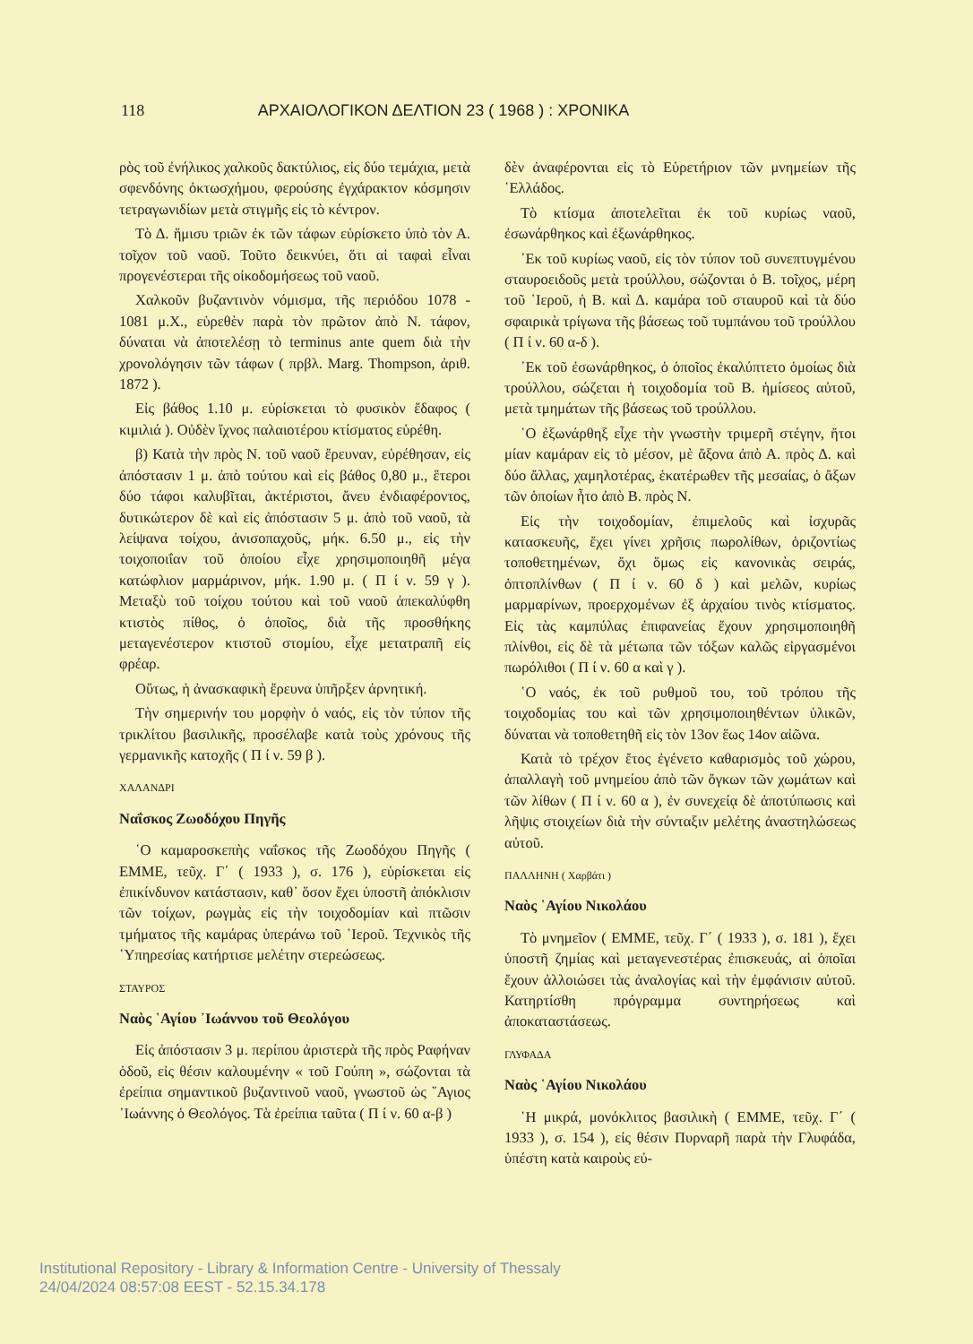118 ΑΡΧΑΙΟΛΟΓΙΚΟΝ ΔΕΛΤΙΟΝ 23 ( 1968 ) : ΧΡΟΝΙΚΑ
ρὸς τοῦ ἐνήλικος χαλκοῦς δακτύλιος, εἰς δύο τεμάχια, μετὰ σφενδόνης ὀκτωσχήμου, φερούσης ἐγχάρακτον κόσμησιν τετραγωνιδίων μετὰ στιγμῆς εἰς τὸ κέντρον.
Τὸ Δ. ἥμισυ τριῶν ἐκ τῶν τάφων εὑρίσκετο ὑπὸ τὸν Α. τοῖχον τοῦ ναοῦ. Τοῦτο δεικνύει, ὅτι αἱ ταφαὶ εἶναι προγενέστεραι τῆς οἰκοδομήσεως τοῦ ναοῦ.
Χαλκοῦν βυζαντινὸν νόμισμα, τῆς περιόδου 1078 - 1081 μ.Χ., εὑρεθὲν παρὰ τὸν πρῶτον ἀπὸ Ν. τάφον, δύναται νὰ ἀποτελέσῃ τὸ terminus ante quem διὰ τὴν χρονολόγησιν τῶν τάφων ( πρβλ. Marg. Thompson, ἀριθ. 1872 ).
Εἰς βάθος 1.10 μ. εὑρίσκεται τὸ φυσικὸν ἔδαφος ( κιμιλιά ). Οὐδὲν ἴχνος παλαιοτέρου κτίσματος εὑρέθη.
β) Κατὰ τὴν πρὸς Ν. τοῦ ναοῦ ἔρευναν, εὑρέθησαν, εἰς ἀπόστασιν 1 μ. ἀπὸ τούτου καὶ εἰς βάθος 0,80 μ., ἕτεροι δύο τάφοι καλυβῖται, ἀκτέριστοι, ἄνευ ἐνδιαφέροντος, δυτικώτερον δὲ καὶ εἰς ἀπόστασιν 5 μ. ἀπὸ τοῦ ναοῦ, τὰ λείψανα τοίχου, ἀνισοπαχοῦς, μήκ. 6.50 μ., εἰς τὴν τοιχοποιΐαν τοῦ ὁποίου εἶχε χρησιμοποιηθῆ μέγα κατώφλιον μαρμάρινον, μήκ. 1.90 μ. ( Π ί ν. 59 γ ). Μεταξὺ τοῦ τοίχου τούτου καὶ τοῦ ναοῦ ἀπεκαλύφθη κτιστὸς πίθος, ὁ ὁποῖος, διὰ τῆς προσθήκης μεταγενέστερον κτιστοῦ στομίου, εἶχε μετατραπῆ εἰς φρέαρ.
Οὕτως, ἡ ἀνασκαφικὴ ἔρευνα ὑπῆρξεν ἀρνητική.
Τὴν σημερινήν του μορφὴν ὁ ναός, εἰς τὸν τύπον τῆς τρικλίτου βασιλικῆς, προσέλαβε κατὰ τοὺς χρόνους τῆς γερμανικῆς κατοχῆς ( Π ί ν. 59 β ).
ΧΑΛΑΝΔΡΙ
Ναΐσκος Ζωοδόχου Πηγῆς
῾Ο καμαροσκεπὴς ναΐσκος τῆς Ζωοδόχου Πηγῆς ( ΕΜΜΕ, τεῦχ. Γ΄ ( 1933 ), σ. 176 ), εὑρίσκεται εἰς ἐπικίνδυνον κατάστασιν, καθ᾿ ὅσον ἔχει ὑποστῆ ἀπόκλισιν τῶν τοίχων, ρωγμὰς εἰς τὴν τοιχοδομίαν καὶ πτῶσιν τμήματος τῆς καμάρας ὑπεράνω τοῦ ῾Ιεροῦ. Τεχνικὸς τῆς ῾Υπηρεσίας κατήρτισε μελέτην στερεώσεως.
ΣΤΑΥΡΟΣ
Ναὸς ῾Αγίου ᾿Ιωάννου τοῦ Θεολόγου
Εἰς ἀπόστασιν 3 μ. περίπου ἀριστερὰ τῆς πρὸς Ραφήναν ὁδοῦ, εἰς θέσιν καλουμένην « τοῦ Γούπη », σώζονται τὰ ἐρείπια σημαντικοῦ βυζαντινοῦ ναοῦ, γνωστοῦ ὡς ῞Αγιος ᾿Ιωάννης ὁ Θεολόγος. Τὰ ἐρείπια ταῦτα ( Π ί ν. 60 α-β )
δὲν ἀναφέρονται εἰς τὸ Εὑρετήριον τῶν μνημείων τῆς ῾Ελλάδος.
Τὸ κτίσμα ἀποτελεῖται ἐκ τοῦ κυρίως ναοῦ, ἐσωνάρθηκος καὶ ἐξωνάρθηκος.
᾿Εκ τοῦ κυρίως ναοῦ, εἰς τὸν τύπον τοῦ συνεπτυγμένου σταυροειδοῦς μετὰ τρούλλου, σώζονται ὁ Β. τοῖχος, μέρη τοῦ ῾Ιεροῦ, ἡ Β. καὶ Δ. καμάρα τοῦ σταυροῦ καὶ τὰ δύο σφαιρικὰ τρίγωνα τῆς βάσεως τοῦ τυμπάνου τοῦ τρούλλου ( Π ί ν. 60 α-δ ).
᾿Εκ τοῦ ἐσωνάρθηκος, ὁ ὁποῖος ἐκαλύπτετο ὁμοίως διὰ τρούλλου, σώζεται ἡ τοιχοδομία τοῦ Β. ἡμίσεος αὐτοῦ, μετὰ τμημάτων τῆς βάσεως τοῦ τρούλλου.
῾Ο ἐξωνάρθηξ εἶχε τὴν γνωστὴν τριμερῆ στέγην, ἤτοι μίαν καμάραν εἰς τὸ μέσον, μὲ ἄξονα ἀπὸ Α. πρὸς Δ. καὶ δύο ἄλλας, χαμηλοτέρας, ἑκατέρωθεν τῆς μεσαίας, ὁ ἄξων τῶν ὁποίων ἦτο ἀπὸ Β. πρὸς Ν.
Εἰς τὴν τοιχοδομίαν, ἐπιμελοῦς καὶ ἰσχυρᾶς κατασκευῆς, ἔχει γίνει χρῆσις πωρολίθων, ὁριζοντίως τοποθετημένων, ὄχι ὅμως εἰς κανονικὰς σειράς, ὀπτοπλίνθων ( Π ί ν. 60 δ ) καὶ μελῶν, κυρίως μαρμαρίνων, προερχομένων ἐξ ἀρχαίου τινὸς κτίσματος. Εἰς τὰς καμπύλας ἐπιφανείας ἔχουν χρησιμοποιηθῆ πλίνθοι, εἰς δὲ τὰ μέτωπα τῶν τόξων καλῶς εἰργασμένοι πωρόλιθοι ( Π ί ν. 60 α καὶ γ ).
῾Ο ναός, ἐκ τοῦ ρυθμοῦ του, τοῦ τρόπου τῆς τοιχοδομίας του καὶ τῶν χρησιμοποιηθέντων ὑλικῶν, δύναται νὰ τοποθετηθῆ εἰς τὸν 13ον ἕως 14ον αἰῶνα.
Κατὰ τὸ τρέχον ἔτος ἐγένετο καθαρισμὸς τοῦ χώρου, ἀπαλλαγὴ τοῦ μνημείου ἀπὸ τῶν ὄγκων τῶν χωμάτων καὶ τῶν λίθων ( Π ί ν. 60 α ), ἐν συνεχείᾳ δὲ ἀποτύπωσις καὶ λῆψις στοιχείων διὰ τὴν σύνταξιν μελέτης ἀναστηλώσεως αὐτοῦ.
ΠΑΛΛΗΝΗ ( Χαρβάτι )
Ναὸς ῾Αγίου Νικολάου
Τὸ μνημεῖον ( ΕΜΜΕ, τεῦχ. Γ΄ ( 1933 ), σ. 181 ), ἔχει ὑποστῆ ζημίας καὶ μεταγενεστέρας ἐπισκευάς, αἱ ὁποῖαι ἔχουν ἀλλοιώσει τὰς ἀναλογίας καὶ τὴν ἐμφάνισιν αὐτοῦ. Κατηρτίσθη πρόγραμμα συντηρήσεως καὶ ἀποκαταστάσεως.
ΓΛΥΦΑΔΑ
Ναὸς ῾Αγίου Νικολάου
῾Η μικρά, μονόκλιτος βασιλικὴ ( ΕΜΜΕ, τεῦχ. Γ΄ ( 1933 ), σ. 154 ), εἰς θέσιν Πυρναρῆ παρὰ τὴν Γλυφάδα, ὑπέστη κατὰ καιροὺς εὐ-
Institutional Repository - Library & Information Centre - University of Thessaly
24/04/2024 08:57:08 EEST - 52.15.34.178